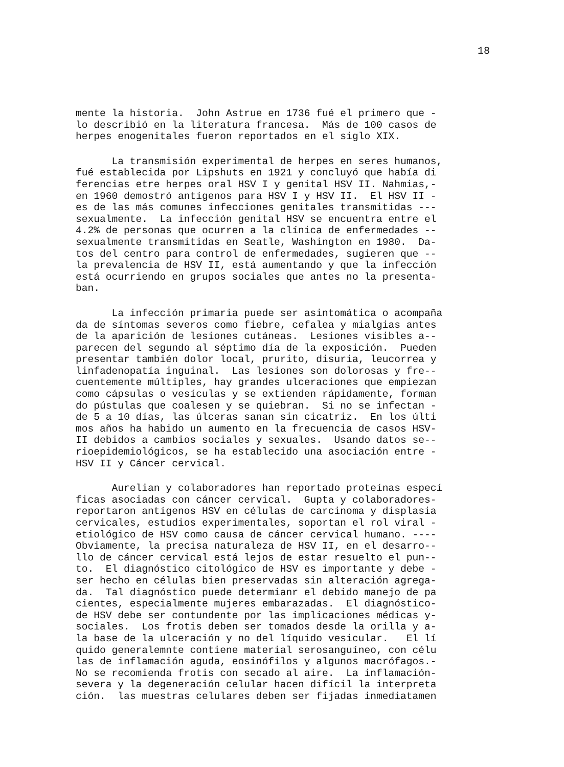18
mente la historia. John Astrue en 1736 fué el primero que - lo describió en la literatura francesa. Más de 100 casos de herpes enogenitales fueron reportados en el siglo XIX.
La transmisión experimental de herpes en seres humanos, fué establecida por Lipshuts en 1921 y concluyó que había di ferencias etre herpes oral HSV I y genital HSV II. Nahmias,- en 1960 demostró antígenos para HSV I y HSV II. El HSV II - es de las más comunes infecciones genitales transmitidas --- sexualmente. La infección genital HSV se encuentra entre el 4.2% de personas que ocurren a la clínica de enfermedades -- sexualmente transmitidas en Seatle, Washington en 1980. Da- tos del centro para control de enfermedades, sugieren que -- la prevalencia de HSV II, está aumentando y que la infección está ocurriendo en grupos sociales que antes no la presenta- ban.
La infección primaria puede ser asintomática o acompaña da de síntomas severos como fiebre, cefalea y mialgias antes de la aparición de lesiones cutáneas. Lesiones visibles a-- parecen del segundo al séptimo día de la exposición. Pueden presentar también dolor local, prurito, disuria, leucorrea y linfadenopatía inguinal. Las lesiones son dolorosas y fre-- cuentemente múltiples, hay grandes ulceraciones que empiezan como cápsulas o vesículas y se extienden rápidamente, forman do pústulas que coalesen y se quiebran. Si no se infectan - de 5 a 10 días, las úlceras sanan sin cicatriz. En los últi mos años ha habido un aumento en la frecuencia de casos HSV- II debidos a cambios sociales y sexuales. Usando datos se-- rioepidemiológicos, se ha establecido una asociación entre - HSV II y Cáncer cervical.
Aurelian y colaboradores han reportado proteínas especí ficas asociadas con cáncer cervical. Gupta y colaboradores- reportaron antígenos HSV en células de carcinoma y displasia cervicales, estudios experimentales, soportan el rol viral - etiológico de HSV como causa de cáncer cervical humano. ---- Obviamente, la precisa naturaleza de HSV II, en el desarro-- llo de cáncer cervical está lejos de estar resuelto el pun-- to. El diagnóstico citológico de HSV es importante y debe - ser hecho en células bien preservadas sin alteración agrega- da. Tal diagnóstico puede determianr el debido manejo de pa cientes, especialmente mujeres embarazadas. El diagnóstico- de HSV debe ser contundente por las implicaciones médicas y- sociales. Los frotis deben ser tomados desde la orilla y a- la base de la ulceración y no del líquido vesicular. El lí quido generalemnte contiene material serosanguíneo, con célu las de inflamación aguda, eosinófilos y algunos macrófagos.- No se recomienda frotis con secado al aire. La inflamación- severa y la degeneración celular hacen difícil la interpreta ción. las muestras celulares deben ser fijadas inmediatamen